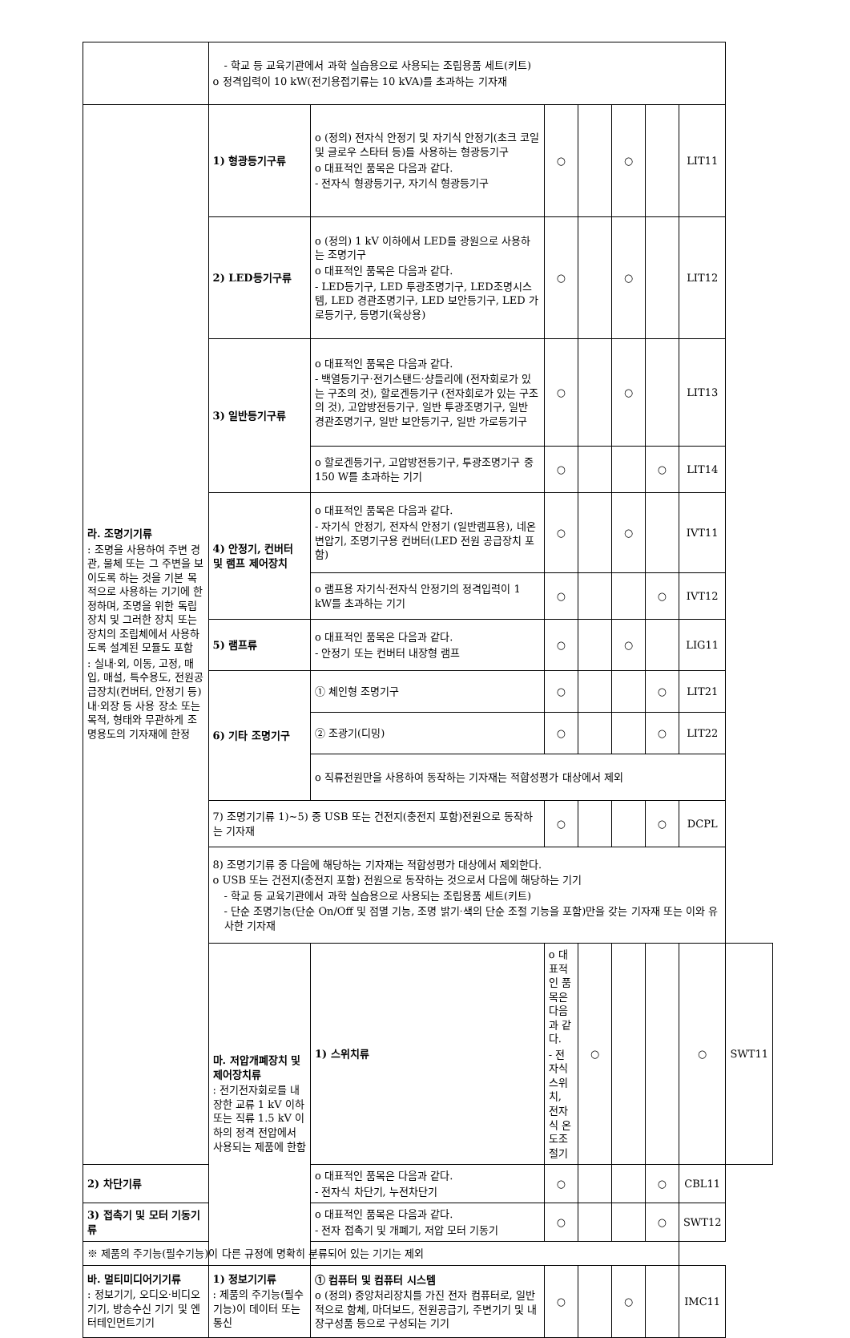| | - 학교 등 교육기관에서 과학 실습용으로 사용되는 조립용품 세트(키트) o 정격입력이 10 kW(전기용접기류는 10 kVA)를 초과하는 기자재 | | | | | | | |
| 라. 조명기기류 : 조명을 사용하여 주변 경관, 물체 또는 그 주변을 보이도록 하는 것을 기본 목적으로 사용하는 기기에 한정하며, 조명을 위한 독립 장치 및 그러한 장치 또는 장치의 조립체에서 사용하도록 설계된 모듈도 포함 : 실내·외, 이동, 고정, 매입, 매설, 특수용도, 전원공급장치(컨버터, 안정기 등) 내·외장 등 사용 장소 또는 목적, 형태와 무관하게 조명용도의 기자재에 한정 | 1) 형광등기구류 | o (정의) 전자식 안정기 및 자기식 안정기(초크 코일 및 글로우 스타터 등)를 사용하는 형광등기구 o 대표적인 품목은 다음과 같다. - 전자식 형광등기구, 자기식 형광등기구 | ○ | | ○ | | LIT11 | |
| | 2) LED등기구류 | o (정의) 1 kV 이하에서 LED를 광원으로 사용하는 조명기구 o 대표적인 품목은 다음과 같다. - LED등기구, LED 투광조명기구, LED조명시스템, LED 경관조명기구, LED 보안등기구, LED 가로등기구, 등명기(육상용) | ○ | | ○ | | LIT12 | |
| | 3) 일반등기구류 | o 대표적인 품목은 다음과 같다. - 백열등기구·전기스탠드·샹들리에 (전자회로가 있는 구조의 것), 할로겐등기구 (전자회로가 있는 구조의 것), 고압방전등기구, 일반 투광조명기구, 일반 경관조명기구, 일반 보안등기구, 일반 가로등기구 | ○ | | ○ | | LIT13 | |
| | | o 할로겐등기구, 고압방전등기구, 투광조명기구 중 150 W를 초과하는 기기 | ○ | | | ○ | LIT14 | |
| | 4) 안정기, 컨버터 및 램프 제어장치 | o 대표적인 품목은 다음과 같다. - 자기식 안정기, 전자식 안정기 (일반램프용), 네온변압기, 조명기구용 컨버터(LED 전원 공급장치 포함) | ○ | | ○ | | IVT11 | |
| | | o 램프용 자기식·전자식 안정기의 정격입력이 1 kW를 초과하는 기기 | ○ | | | ○ | IVT12 | |
| | 5) 램프류 | o 대표적인 품목은 다음과 같다. - 안정기 또는 컨버터 내장형 램프 | ○ | | ○ | | LIG11 | |
| | 6) 기타 조명기구 | ① 체인형 조명기구 | ○ | | | ○ | LIT21 | |
| | | ② 조광기(디밍) | ○ | | | ○ | LIT22 | |
| | | o 직류전원만을 사용하여 동작하는 기자재는 적합성평가 대상에서 제외 | | | | | | |
| | 7) 조명기기류 1)~5) 중 USB 또는 건전지(충전지 포함)전원으로 동작하는 기자재 | | ○ | | | ○ | DCPL | |
| | 8) 조명기기류 중 다음에 해당하는 기자재는 적합성평가 대상에서 제외한다. o USB 또는 건전지(충전지 포함) 전원으로 동작하는 것으로서 다음에 해당하는 기기 - 학교 등 교육기관에서 과학 실습용으로 사용되는 조립용품 세트(키트) - 단순 조명기능(단순 On/Off 및 점멸 기능, 조명 밝기·색의 단순 조절 기능을 포함)만을 갖는 기자재 또는 이와 유사한 기자재 | | | | | | | |
| | 마. 저압개폐장치 및 제어장치류 : 전기전자회로를 내장한 교류 1 kV 이하 또는 직류 1.5 kV 이하의 정격 전압에서 사용되는 제품에 한함 | 1) 스위치류 | o 대표적인 품목은 다음과 같다. - 전자식 스위치, 전자식 온도조절기 | ○ | | | ○ | SWT11 |
| 2) 차단기류 | | o 대표적인 품목은 다음과 같다. - 전자식 차단기, 누전차단기 | ○ | | | ○ | CBL11 | |
| 3) 접촉기 및 모터 기동기류 | | o 대표적인 품목은 다음과 같다. - 전자 접촉기 및 개폐기, 저압 모터 기동기 | ○ | | | ○ | SWT12 | |
| ※ 제품의 주기능(필수기능)이 다른 규정에 명확히 분류되어 있는 기기는 제외 | | | | | | | | |
| 바. 멀티미디어기기류 : 정보기기, 오디오·비디오기기, 방송수신 기기 및 엔터테인먼트기기 | 1) 정보기기류 : 제품의 주기능(필수기능)이 데이터 또는 통신 | ① 컴퓨터 및 컴퓨터 시스템 o (정의) 중앙처리장치를 가진 전자 컴퓨터로, 일반적으로 함체, 마더보드, 전원공급기, 주변기기 및 내장구성품 등으로 구성되는 기기 | ○ | | ○ | | IMC11 | |